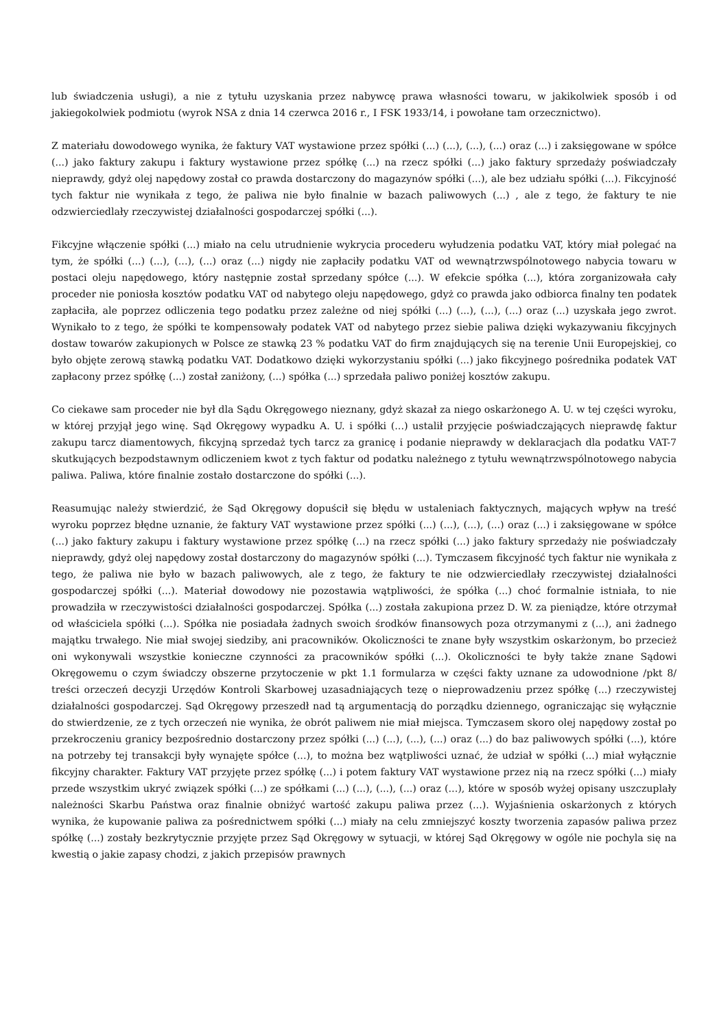lub świadczenia usługi), a nie z tytułu uzyskania przez nabywcę prawa własności towaru, w jakikolwiek sposób i od jakiegokolwiek podmiotu (wyrok NSA z dnia 14 czerwca 2016 r., I FSK 1933/14, i powołane tam orzecznictwo).
Z materiału dowodowego wynika, że faktury VAT wystawione przez spółki (...) (...), (...), (...) oraz (...) i zaksięgowane w spółce (...) jako faktury zakupu i faktury wystawione przez spółkę (...) na rzecz spółki (...) jako faktury sprzedaży poświadczały nieprawdy, gdyż olej napędowy został co prawda dostarczony do magazynów spółki (...), ale bez udziału spółki (...). Fikcyjność tych faktur nie wynikała z tego, że paliwa nie było finalnie w bazach paliwowych (...) , ale z tego, że faktury te nie odzwierciedlały rzeczywistej działalności gospodarczej spółki (...).
Fikcyjne włączenie spółki (...) miało na celu utrudnienie wykrycia procederu wyłudzenia podatku VAT, który miał polegać na tym, że spółki (...) (...), (...), (...) oraz (...) nigdy nie zapłaciły podatku VAT od wewnątrzwspólnotowego nabycia towaru w postaci oleju napędowego, który następnie został sprzedany spółce (...). W efekcie spółka (...), która zorganizowała cały proceder nie poniosła kosztów podatku VAT od nabytego oleju napędowego, gdyż co prawda jako odbiorca finalny ten podatek zapłaciła, ale poprzez odliczenia tego podatku przez zależne od niej spółki (...) (...), (...), (...) oraz (...) uzyskała jego zwrot. Wynikało to z tego, że spółki te kompensowały podatek VAT od nabytego przez siebie paliwa dzięki wykazywaniu fikcyjnych dostaw towarów zakupionych w Polsce ze stawką 23 % podatku VAT do firm znajdujących się na terenie Unii Europejskiej, co było objęte zerową stawką podatku VAT. Dodatkowo dzięki wykorzystaniu spółki (...) jako fikcyjnego pośrednika podatek VAT zapłacony przez spółkę (...) został zaniżony, (...) spółka (...) sprzedała paliwo poniżej kosztów zakupu.
Co ciekawe sam proceder nie był dla Sądu Okręgowego nieznany, gdyż skazał za niego oskarżonego A. U. w tej części wyroku, w której przyjął jego winę. Sąd Okręgowy wypadku A. U. i spółki (...) ustalił przyjęcie poświadczających nieprawdę faktur zakupu tarcz diamentowych, fikcyjną sprzedaż tych tarcz za granicę i podanie nieprawdy w deklaracjach dla podatku VAT-7 skutkujących bezpodstawnym odliczeniem kwot z tych faktur od podatku należnego z tytułu wewnątrzwspólnotowego nabycia paliwa. Paliwa, które finalnie zostało dostarczone do spółki (...).
Reasumując należy stwierdzić, że Sąd Okręgowy dopuścił się błędu w ustaleniach faktycznych, mających wpływ na treść wyroku poprzez błędne uznanie, że faktury VAT wystawione przez spółki (...) (...), (...), (...) oraz (...) i zaksięgowane w spółce (...) jako faktury zakupu i faktury wystawione przez spółkę (...) na rzecz spółki (...) jako faktury sprzedaży nie poświadczały nieprawdy, gdyż olej napędowy został dostarczony do magazynów spółki (...). Tymczasem fikcyjność tych faktur nie wynikała z tego, że paliwa nie było w bazach paliwowych, ale z tego, że faktury te nie odzwierciedlały rzeczywistej działalności gospodarczej spółki (...). Materiał dowodowy nie pozostawia wątpliwości, że spółka (...) choć formalnie istniała, to nie prowadziła w rzeczywistości działalności gospodarczej. Spółka (...) została zakupiona przez D. W. za pieniądze, które otrzymał od właściciela spółki (...). Spółka nie posiadała żadnych swoich środków finansowych poza otrzymanymi z (...), ani żadnego majątku trwałego. Nie miał swojej siedziby, ani pracowników. Okoliczności te znane były wszystkim oskarżonym, bo przecież oni wykonywali wszystkie konieczne czynności za pracowników spółki (...). Okoliczności te były także znane Sądowi Okręgowemu o czym świadczy obszerne przytoczenie w pkt 1.1 formularza w części fakty uznane za udowodnione /pkt 8/ treści orzeczeń decyzji Urzędów Kontroli Skarbowej uzasadniających tezę o nieprowadzeniu przez spółkę (...) rzeczywistej działalności gospodarczej. Sąd Okręgowy przeszedł nad tą argumentacją do porządku dziennego, ograniczając się wyłącznie do stwierdzenie, ze z tych orzeczeń nie wynika, że obrót paliwem nie miał miejsca. Tymczasem skoro olej napędowy został po przekroczeniu granicy bezpośrednio dostarczony przez spółki (...) (...), (...), (...) oraz (...) do baz paliwowych spółki (...), które na potrzeby tej transakcji były wynajęte spółce (...), to można bez wątpliwości uznać, że udział w spółki (...) miał wyłącznie fikcyjny charakter. Faktury VAT przyjęte przez spółkę (...) i potem faktury VAT wystawione przez nią na rzecz spółki (...) miały przede wszystkim ukryć związek spółki (...) ze spółkami (...) (...), (...), (...) oraz (...), które w sposób wyżej opisany uszczuplały należności Skarbu Państwa oraz finalnie obniżyć wartość zakupu paliwa przez (...). Wyjaśnienia oskarżonych z których wynika, że kupowanie paliwa za pośrednictwem spółki (...) miały na celu zmniejszyć koszty tworzenia zapasów paliwa przez spółkę (...) zostały bezkrytycznie przyjęte przez Sąd Okręgowy w sytuacji, w której Sąd Okręgowy w ogóle nie pochyla się na kwestią o jakie zapasy chodzi, z jakich przepisów prawnych